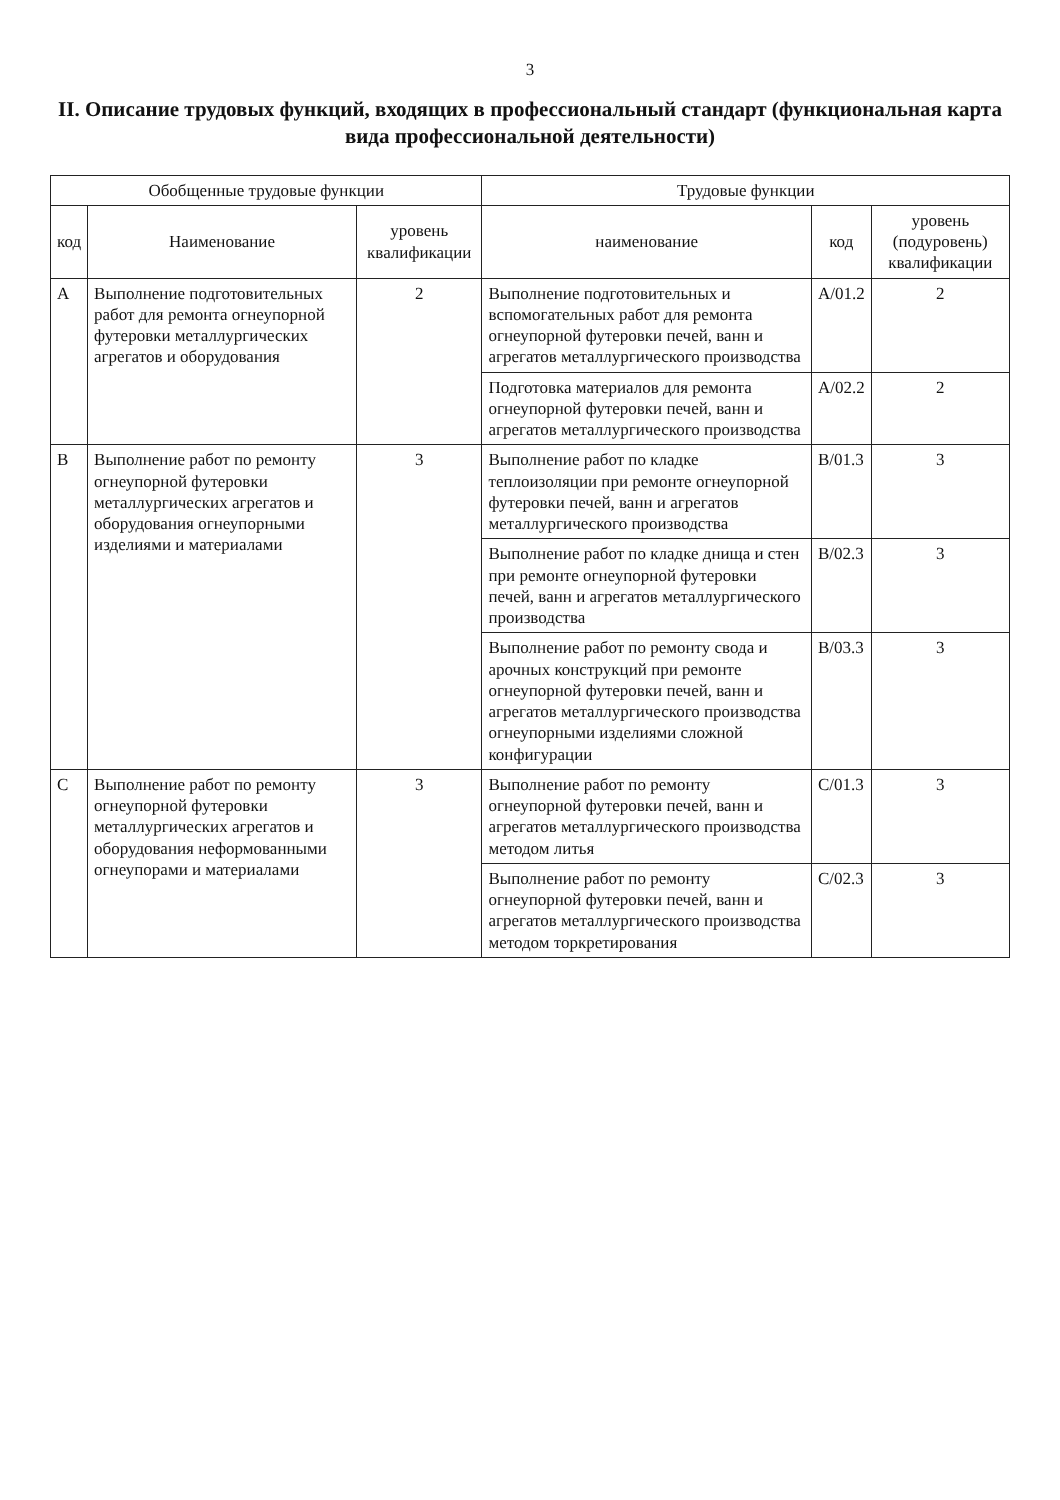3
II. Описание трудовых функций, входящих в профессиональный стандарт (функциональная карта вида профессиональной деятельности)
| Обобщенные трудовые функции | | | Трудовые функции | | |
| --- | --- | --- | --- | --- | --- |
| код | Наименование | уровень квалификации | наименование | код | уровень (подуровень) квалификации |
| A | Выполнение подготовительных работ для ремонта огнеупорной футеровки металлургических агрегатов и оборудования | 2 | Выполнение подготовительных и вспомогательных работ для ремонта огнеупорной футеровки печей, ванн и агрегатов металлургического производства | A/01.2 | 2 |
| | | | Подготовка материалов для ремонта огнеупорной футеровки печей, ванн и агрегатов металлургического производства | A/02.2 | 2 |
| B | Выполнение работ по ремонту огнеупорной футеровки металлургических агрегатов и оборудования огнеупорными изделиями и материалами | 3 | Выполнение работ по кладке теплоизоляции при ремонте огнеупорной футеровки печей, ванн и агрегатов металлургического производства | B/01.3 | 3 |
| | | | Выполнение работ по кладке днища и стен при ремонте огнеупорной футеровки печей, ванн и агрегатов металлургического производства | B/02.3 | 3 |
| | | | Выполнение работ по ремонту свода и арочных конструкций при ремонте огнеупорной футеровки печей, ванн и агрегатов металлургического производства огнеупорными изделиями сложной конфигурации | B/03.3 | 3 |
| C | Выполнение работ по ремонту огнеупорной футеровки металлургических агрегатов и оборудования неформованными огнеупорами и материалами | 3 | Выполнение работ по ремонту огнеупорной футеровки печей, ванн и агрегатов металлургического производства методом литья | C/01.3 | 3 |
| | | | Выполнение работ по ремонту огнеупорной футеровки печей, ванн и агрегатов металлургического производства методом торкретирования | C/02.3 | 3 |